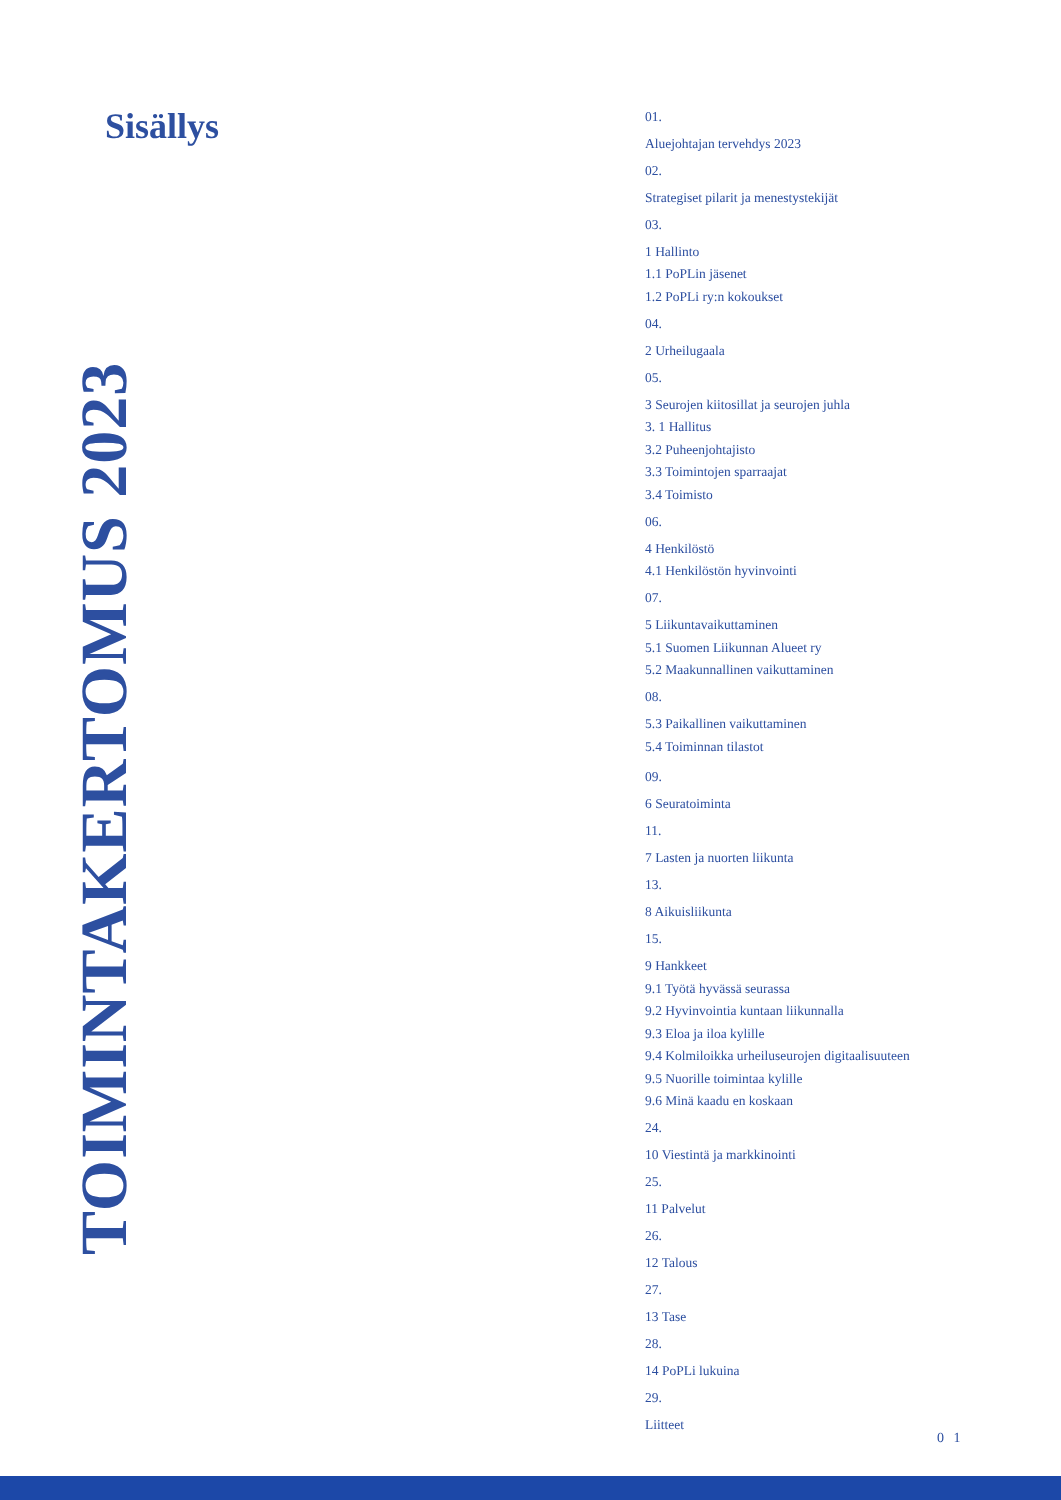Sisällys
TOIMINTAKERTOMUS 2023
01.
Aluejohtajan tervehdys 2023
02.
Strategiset pilarit ja menestystekijät
03.
1 Hallinto
1.1 PoPLin jäsenet
1.2 PoPLi ry:n kokoukset
04.
2 Urheilugaala
05.
3 Seurojen kiitosillat ja seurojen juhla
3. 1 Hallitus
3.2 Puheenjohtajisto
3.3 Toimintojen sparraajat
3.4 Toimisto
06.
4 Henkilöstö
4.1 Henkilöstön hyvinvointi
07.
5 Liikuntavaikuttaminen
5.1 Suomen Liikunnan Alueet ry
5.2 Maakunnallinen vaikuttaminen
08.
5.3 Paikallinen vaikuttaminen
5.4 Toiminnan tilastot
09.
6 Seuratoiminta
11.
7 Lasten ja nuorten liikunta
13.
8 Aikuisliikunta
15.
9 Hankkeet
9.1 Työtä hyvässä seurassa
9.2 Hyvinvointia kuntaan liikunnalla
9.3 Eloa ja iloa kylille
9.4 Kolmiloikka urheiluseurojen digitaalisuuteen
9.5 Nuorille toimintaa kylille
9.6 Minä kaadu en koskaan
24.
10 Viestintä ja markkinointi
25.
11 Palvelut
26.
12 Talous
27.
13 Tase
28.
14 PoPLi lukuina
29.
Liitteet
0 1